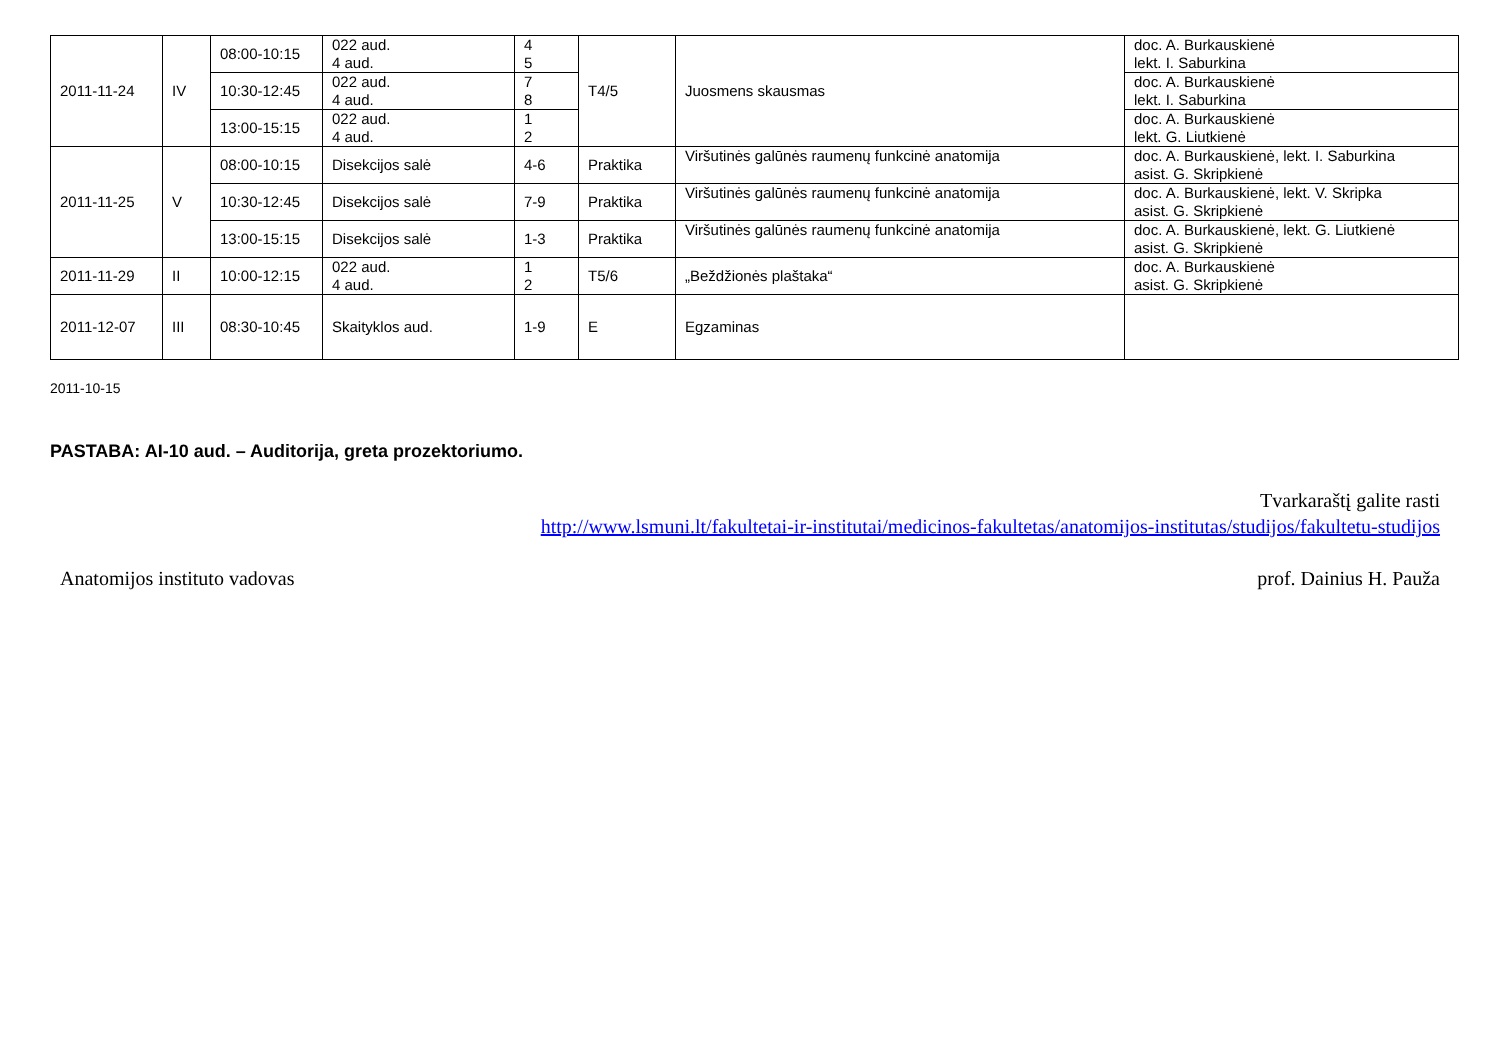| 2011-11-24 | IV | 08:00-10:15 | 022 aud. 4 aud. | 4 5 | T4/5 | Juosmens skausmas | doc. A. Burkauskienė lekt. I. Saburkina |
| | | 10:30-12:45 | 022 aud. 4 aud. | 7 8 | | | doc. A. Burkauskienė lekt. I. Saburkina |
| | | 13:00-15:15 | 022 aud. 4 aud. | 1 2 | | | doc. A. Burkauskienė lekt. G. Liutkienė |
| 2011-11-25 | V | 08:00-10:15 | Disekcijos salė | 4-6 | Praktika | Viršutinės galūnės raumenų funkcinė anatomija | doc. A. Burkauskienė, lekt. I. Saburkina asist. G. Skripkienė |
| | | 10:30-12:45 | Disekcijos salė | 7-9 | Praktika | Viršutinės galūnės raumenų funkcinė anatomija | doc. A. Burkauskienė, lekt. V. Skripka asist. G. Skripkienė |
| | | 13:00-15:15 | Disekcijos salė | 1-3 | Praktika | Viršutinės galūnės raumenų funkcinė anatomija | doc. A. Burkauskienė, lekt. G. Liutkienė asist. G. Skripkienė |
| 2011-11-29 | II | 10:00-12:15 | 022 aud. 4 aud. | 1 2 | T5/6 | „Beždžionės plaštaka“ | doc. A. Burkauskienė asist. G. Skripkienė |
| 2011-12-07 | III | 08:30-10:45 | Skaityklos aud. | 1-9 | E | Egzaminas | |
2011-10-15
PASTABA: AI-10 aud. – Auditorija, greta prozektoriumo.
Tvarkaraštį galite rasti
http://www.lsmuni.lt/fakultetai-ir-institutai/medicinos-fakultetas/anatomijos-institutas/studijos/fakultetu-studijos
Anatomijos instituto vadovas prof. Dainius H. Pauža